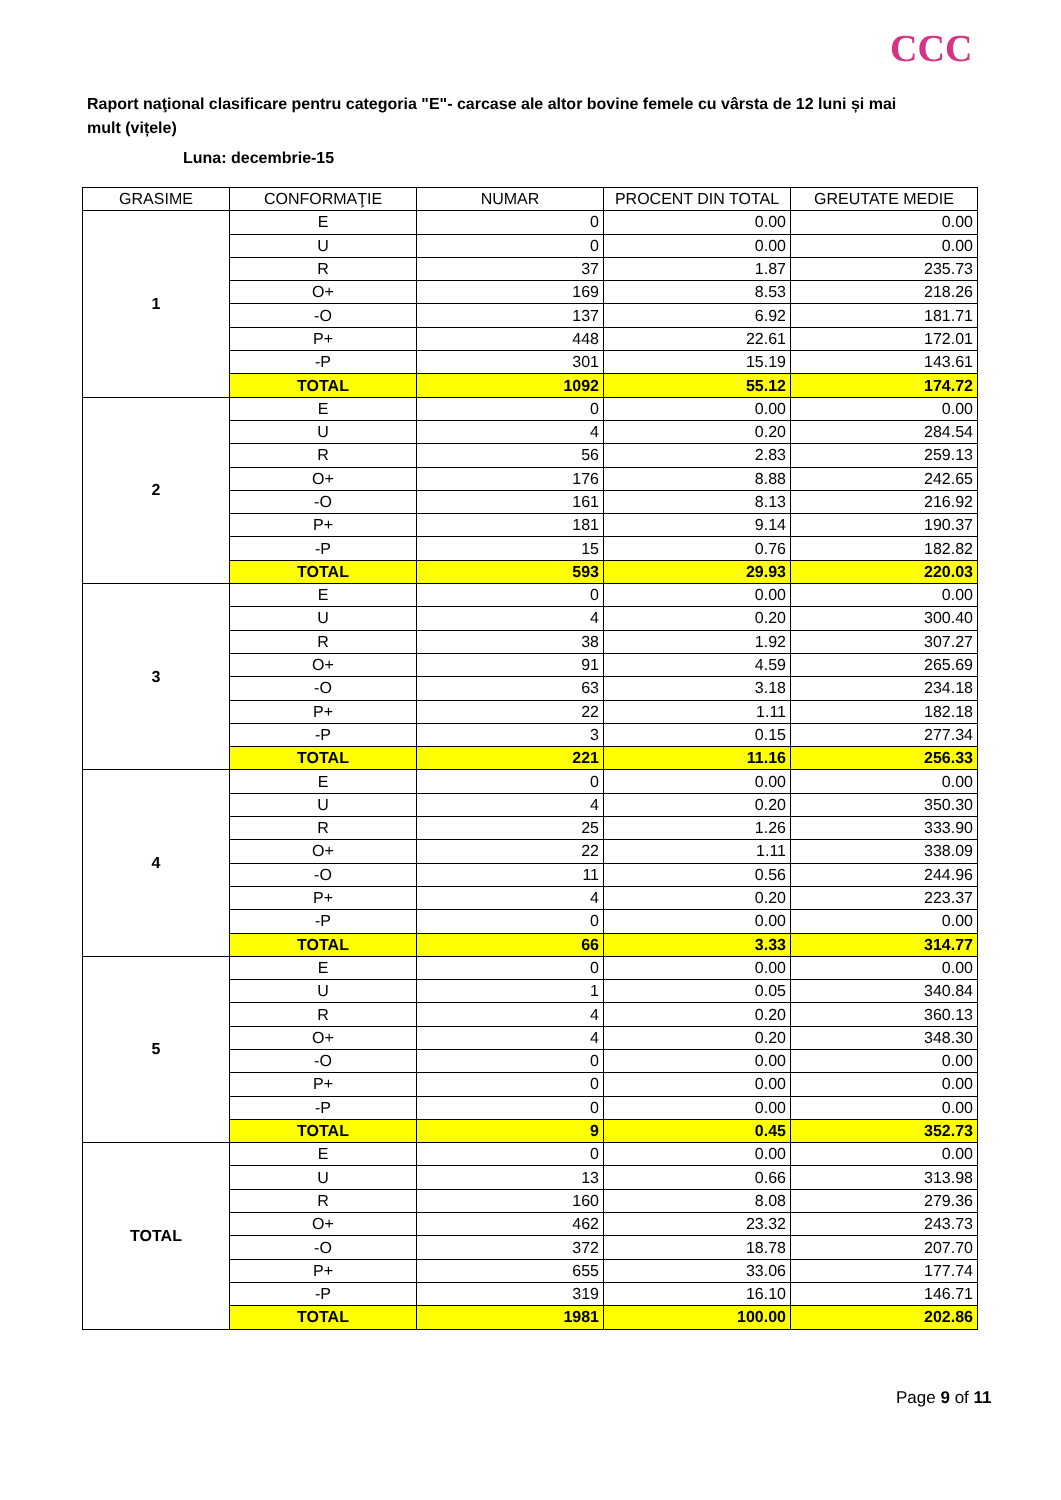CCC
Raport naţional clasificare pentru categoria "E"- carcase ale altor bovine femele cu vârsta de 12 luni și mai mult (vițele)
Luna: decembrie-15
| GRASIME | CONFORMAŢIE | NUMAR | PROCENT DIN TOTAL | GREUTATE MEDIE |
| --- | --- | --- | --- | --- |
| 1 | E | 0 | 0.00 | 0.00 |
| | U | 0 | 0.00 | 0.00 |
| | R | 37 | 1.87 | 235.73 |
| | O+ | 169 | 8.53 | 218.26 |
| | -O | 137 | 6.92 | 181.71 |
| | P+ | 448 | 22.61 | 172.01 |
| | -P | 301 | 15.19 | 143.61 |
| | TOTAL | 1092 | 55.12 | 174.72 |
| 2 | E | 0 | 0.00 | 0.00 |
| | U | 4 | 0.20 | 284.54 |
| | R | 56 | 2.83 | 259.13 |
| | O+ | 176 | 8.88 | 242.65 |
| | -O | 161 | 8.13 | 216.92 |
| | P+ | 181 | 9.14 | 190.37 |
| | -P | 15 | 0.76 | 182.82 |
| | TOTAL | 593 | 29.93 | 220.03 |
| 3 | E | 0 | 0.00 | 0.00 |
| | U | 4 | 0.20 | 300.40 |
| | R | 38 | 1.92 | 307.27 |
| | O+ | 91 | 4.59 | 265.69 |
| | -O | 63 | 3.18 | 234.18 |
| | P+ | 22 | 1.11 | 182.18 |
| | -P | 3 | 0.15 | 277.34 |
| | TOTAL | 221 | 11.16 | 256.33 |
| 4 | E | 0 | 0.00 | 0.00 |
| | U | 4 | 0.20 | 350.30 |
| | R | 25 | 1.26 | 333.90 |
| | O+ | 22 | 1.11 | 338.09 |
| | -O | 11 | 0.56 | 244.96 |
| | P+ | 4 | 0.20 | 223.37 |
| | -P | 0 | 0.00 | 0.00 |
| | TOTAL | 66 | 3.33 | 314.77 |
| 5 | E | 0 | 0.00 | 0.00 |
| | U | 1 | 0.05 | 340.84 |
| | R | 4 | 0.20 | 360.13 |
| | O+ | 4 | 0.20 | 348.30 |
| | -O | 0 | 0.00 | 0.00 |
| | P+ | 0 | 0.00 | 0.00 |
| | -P | 0 | 0.00 | 0.00 |
| | TOTAL | 9 | 0.45 | 352.73 |
| TOTAL | E | 0 | 0.00 | 0.00 |
| | U | 13 | 0.66 | 313.98 |
| | R | 160 | 8.08 | 279.36 |
| | O+ | 462 | 23.32 | 243.73 |
| | -O | 372 | 18.78 | 207.70 |
| | P+ | 655 | 33.06 | 177.74 |
| | -P | 319 | 16.10 | 146.71 |
| | TOTAL | 1981 | 100.00 | 202.86 |
Page 9 of 11